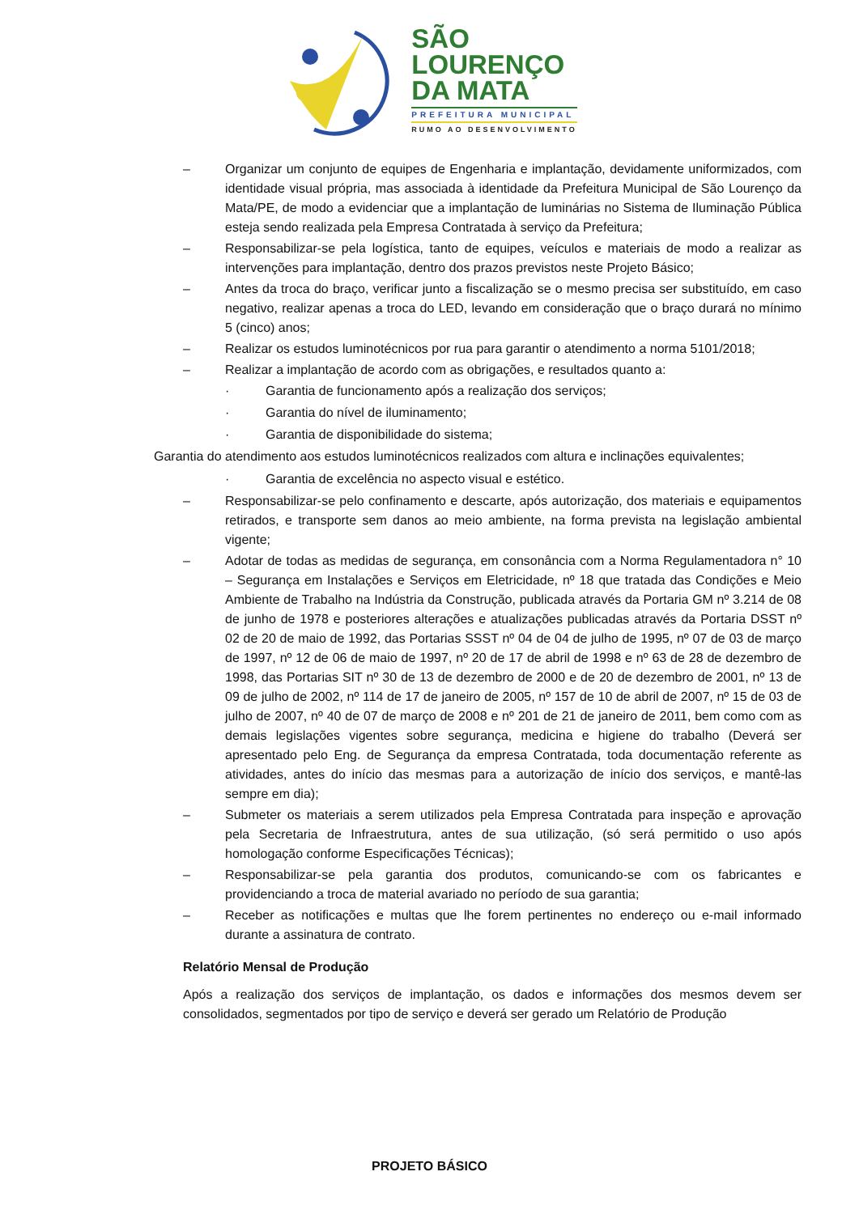SÃO
LOURENÇO
DA MATA
PREFEITURA MUNICIPAL
RUMO AO DESENVOLVIMENTO
– Organizar um conjunto de equipes de Engenharia e implantação, devidamente uniformizados, com identidade visual própria, mas associada à identidade da Prefeitura Municipal de São Lourenço da Mata/PE, de modo a evidenciar que a implantação de luminárias no Sistema de Iluminação Pública esteja sendo realizada pela Empresa Contratada à serviço da Prefeitura;
– Responsabilizar-se pela logística, tanto de equipes, veículos e materiais de modo a realizar as intervenções para implantação, dentro dos prazos previstos neste Projeto Básico;
– Antes da troca do braço, verificar junto a fiscalização se o mesmo precisa ser substituído, em caso negativo, realizar apenas a troca do LED, levando em consideração que o braço durará no mínimo 5 (cinco) anos;
– Realizar os estudos luminotécnicos por rua para garantir o atendimento a norma 5101/2018;
– Realizar a implantação de acordo com as obrigações, e resultados quanto a:
· Garantia de funcionamento após a realização dos serviços;
· Garantia do nível de iluminamento;
· Garantia de disponibilidade do sistema;
Garantia do atendimento aos estudos luminotécnicos realizados com altura e inclinações equivalentes;
· Garantia de excelência no aspecto visual e estético.
– Responsabilizar-se pelo confinamento e descarte, após autorização, dos materiais e equipamentos retirados, e transporte sem danos ao meio ambiente, na forma prevista na legislação ambiental vigente;
– Adotar de todas as medidas de segurança, em consonância com a Norma Regulamentadora n° 10 – Segurança em Instalações e Serviços em Eletricidade, nº 18 que tratada das Condições e Meio Ambiente de Trabalho na Indústria da Construção, publicada através da Portaria GM nº 3.214 de 08 de junho de 1978 e posteriores alterações e atualizações publicadas através da Portaria DSST nº 02 de 20 de maio de 1992, das Portarias SSST nº 04 de 04 de julho de 1995, nº 07 de 03 de março de 1997, nº 12 de 06 de maio de 1997, nº 20 de 17 de abril de 1998 e nº 63 de 28 de dezembro de 1998, das Portarias SIT nº 30 de 13 de dezembro de 2000 e de 20 de dezembro de 2001, nº 13 de 09 de julho de 2002, nº 114 de 17 de janeiro de 2005, nº 157 de 10 de abril de 2007, nº 15 de 03 de julho de 2007, nº 40 de 07 de março de 2008 e nº 201 de 21 de janeiro de 2011, bem como com as demais legislações vigentes sobre segurança, medicina e higiene do trabalho (Deverá ser apresentado pelo Eng. de Segurança da empresa Contratada, toda documentação referente as atividades, antes do início das mesmas para a autorização de início dos serviços, e mantê-las sempre em dia);
– Submeter os materiais a serem utilizados pela Empresa Contratada para inspeção e aprovação pela Secretaria de Infraestrutura, antes de sua utilização, (só será permitido o uso após homologação conforme Especificações Técnicas);
– Responsabilizar-se pela garantia dos produtos, comunicando-se com os fabricantes e providenciando a troca de material avariado no período de sua garantia;
– Receber as notificações e multas que lhe forem pertinentes no endereço ou e-mail informado durante a assinatura de contrato.
Relatório Mensal de Produção
Após a realização dos serviços de implantação, os dados e informações dos mesmos devem ser consolidados, segmentados por tipo de serviço e deverá ser gerado um Relatório de Produção
PROJETO BÁSICO